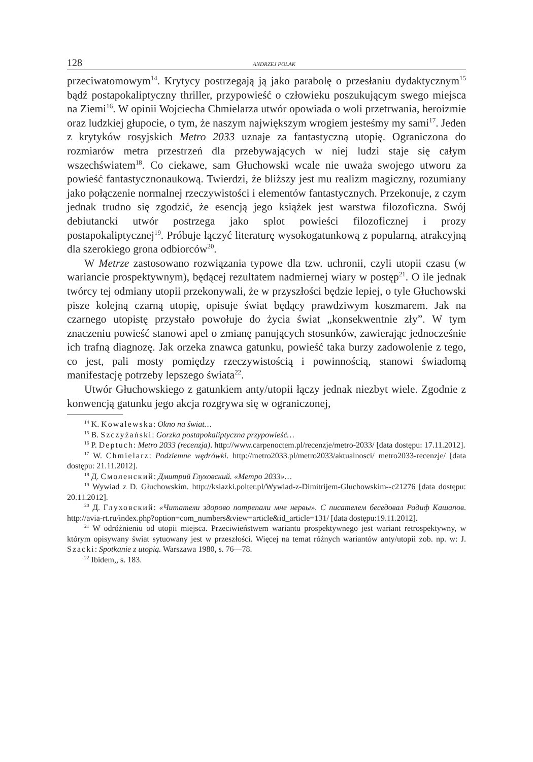128 ANDRZEJ POLAK
przeciwatomowym<sup>14</sup>. Krytycy postrzegają ją jako parabolę o przesłaniu dydaktycznym<sup>15</sup> bądź postapokaliptyczny thriller, przypowieść o człowieku poszukującym swego miejsca na Ziemi<sup>16</sup>. W opinii Wojciecha Chmielarza utwór opowiada o woli przetrwania, heroizmie oraz ludzkiej głupocie, o tym, że naszym największym wrogiem jesteśmy my sami<sup>17</sup>. Jeden z krytyków rosyjskich Metro 2033 uznaje za fantastyczną utopię. Ograniczona do rozmiarów metra przestrzeń dla przebywających w niej ludzi staje się całym wszechświatem<sup>18</sup>. Co ciekawe, sam Głuchowski wcale nie uważa swojego utworu za powieść fantastycznonaukową. Twierdzi, że bliższy jest mu realizm magiczny, rozumiany jako połączenie normalnej rzeczywistości i elementów fantastycznych. Przekonuje, z czym jednak trudno się zgodzić, że esencją jego książek jest warstwa filozoficzna. Swój debiutancki utwór postrzega jako splot powieści filozoficznej i prozy postapokaliptycznej<sup>19</sup>. Próbuje łączyć literaturę wysokogatunkową z popularną, atrakcyjną dla szerokiego grona odbiorców<sup>20</sup>.
W Metrze zastosowano rozwiązania typowe dla tzw. uchronii, czyli utopii czasu (w wariancie prospektywnym), będącej rezultatem nadmiernej wiary w postęp<sup>21</sup>. O ile jednak twórcy tej odmiany utopii przekonywali, że w przyszłości będzie lepiej, o tyle Głuchowski pisze kolejną czarną utopię, opisuje świat będący prawdziwym koszmarem. Jak na czarnego utopistę przystało powołuje do życia świat „konsekwentnie zły”. W tym znaczeniu powieść stanowi apel o zmianę panujących stosunków, zawierając jednocześnie ich trafną diagnozę. Jak orzeka znawca gatunku, powieść taka burzy zadowolenie z tego, co jest, pali mosty pomiędzy rzeczywistością i powinnością, stanowi świadomą manifestację potrzeby lepszego świata<sup>22</sup>.
Utwór Głuchowskiego z gatunkiem anty/utopii łączy jednak niezbyt wiele. Zgodnie z konwencją gatunku jego akcja rozgrywa się w ograniczonej,
<sup>14</sup> K. Kowalewska: Okno na świat…
<sup>15</sup> B. Szczyżański: Gorzka postapokaliptyczna przypowieść…
<sup>16</sup> P. Deptuch: Metro 2033 (recenzja). http://www.carpenoctem.pl/recenzje/metro-2033/ [data dostępu: 17.11.2012].
<sup>17</sup> W. Chmielarz: Podziemne wędrówki. http://metro2033.pl/metro2033/aktualnosci/ metro2033-recenzje/ [data dostępu: 21.11.2012].
<sup>18</sup> Д. Смоленский: Дмитрий Глуховский. «Метро 2033»…
<sup>19</sup> Wywiad z D. Głuchowskim. http://ksiazki.polter.pl/Wywiad-z-Dimitrijem-Gluchowskim--c21276 [data dostępu: 20.11.2012].
<sup>20</sup> Д. Глуховский: «Читатели здорово потрепали мне нервы». С писателем беседовал Радиф Кашапов. http://avia-rt.ru/index.php?option=com_numbers&view=article&id_article=131/ [data dostępu:19.11.2012].
<sup>21</sup> W odróżnieniu od utopii miejsca. Przeciwieństwem wariantu prospektywnego jest wariant retrospektywny, w którym opisywany świat sytuowany jest w przeszłości. Więcej na temat różnych wariantów anty/utopii zob. np. w: J. Szacki: Spotkanie z utopią. Warszawa 1980, s. 76—78.
<sup>22</sup> Ibidem,, s. 183.